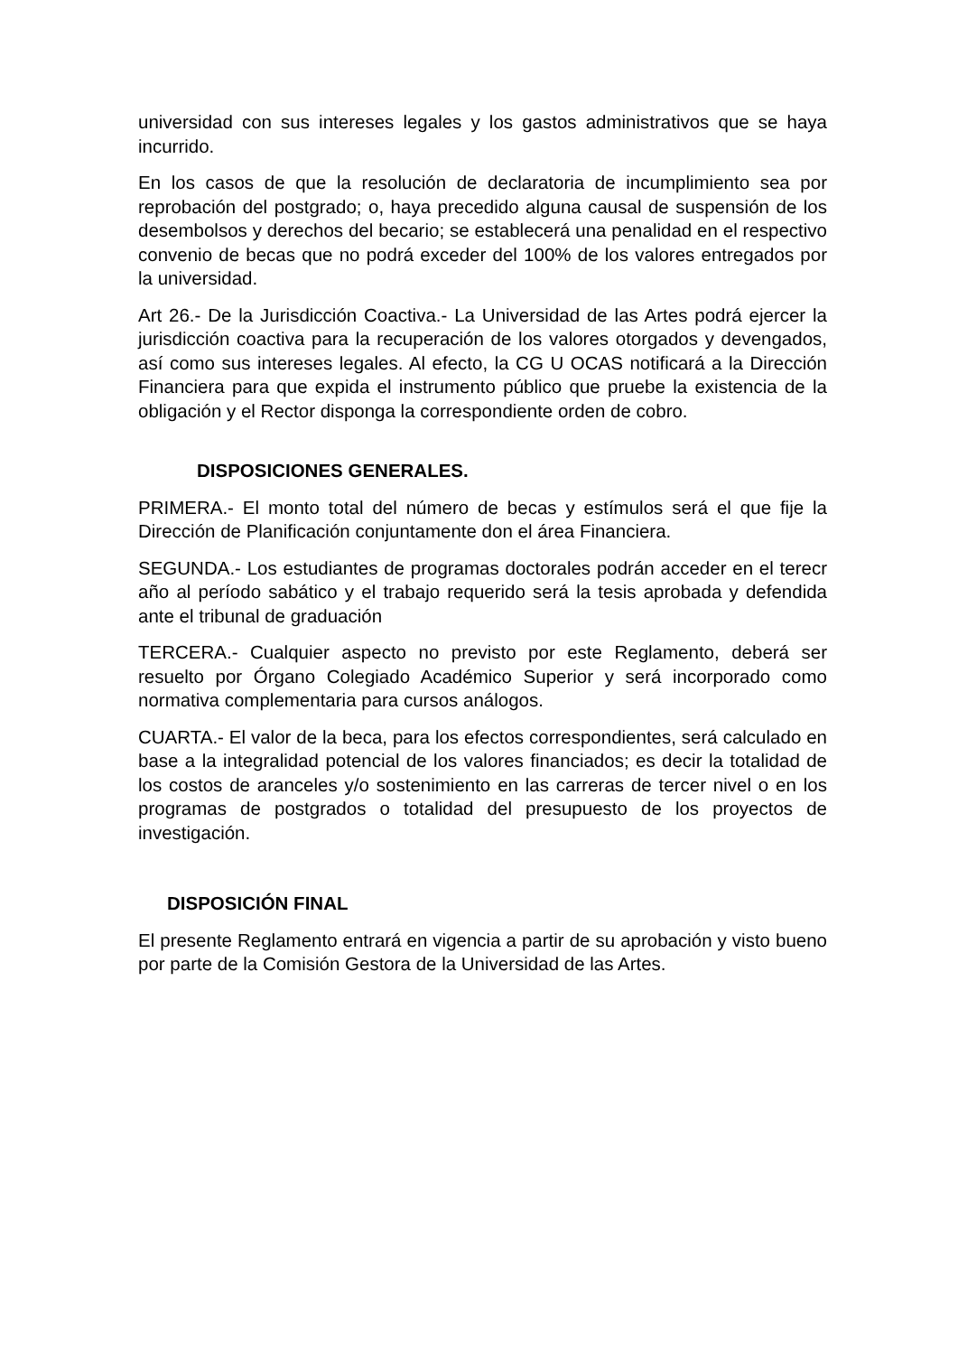universidad con sus intereses legales y los gastos administrativos que se haya incurrido.
En los casos de que la resolución de declaratoria de incumplimiento sea por reprobación del postgrado; o, haya precedido alguna causal de suspensión de los desembolsos y derechos del becario; se establecerá una penalidad en el respectivo convenio de becas que no podrá exceder del 100% de los valores entregados por la universidad.
Art 26.- De la Jurisdicción Coactiva.- La Universidad de las Artes podrá ejercer la jurisdicción coactiva para la recuperación de los valores otorgados y devengados, así como sus intereses legales. Al efecto, la CG U OCAS notificará a la Dirección Financiera para que expida el instrumento público que pruebe la existencia de la obligación y el Rector disponga la correspondiente orden de cobro.
DISPOSICIONES GENERALES.
PRIMERA.- El monto total del número de becas y estímulos será el que fije la Dirección de Planificación conjuntamente don el área Financiera.
SEGUNDA.- Los estudiantes de programas doctorales podrán acceder en el terecr año al período sabático y el trabajo requerido será la tesis aprobada y defendida ante el tribunal de graduación
TERCERA.- Cualquier aspecto no previsto por este Reglamento, deberá ser resuelto por Órgano Colegiado Académico Superior y será incorporado como normativa complementaria para cursos análogos.
CUARTA.- El valor de la beca, para los efectos correspondientes, será calculado en base a la integralidad potencial de los valores financiados; es decir la totalidad de los costos de aranceles y/o sostenimiento en las carreras de tercer nivel o en los programas de postgrados o totalidad del presupuesto de los proyectos de investigación.
DISPOSICIÓN FINAL
El presente Reglamento entrará en vigencia a partir de su aprobación y visto bueno por parte de la Comisión Gestora de la Universidad de las Artes.